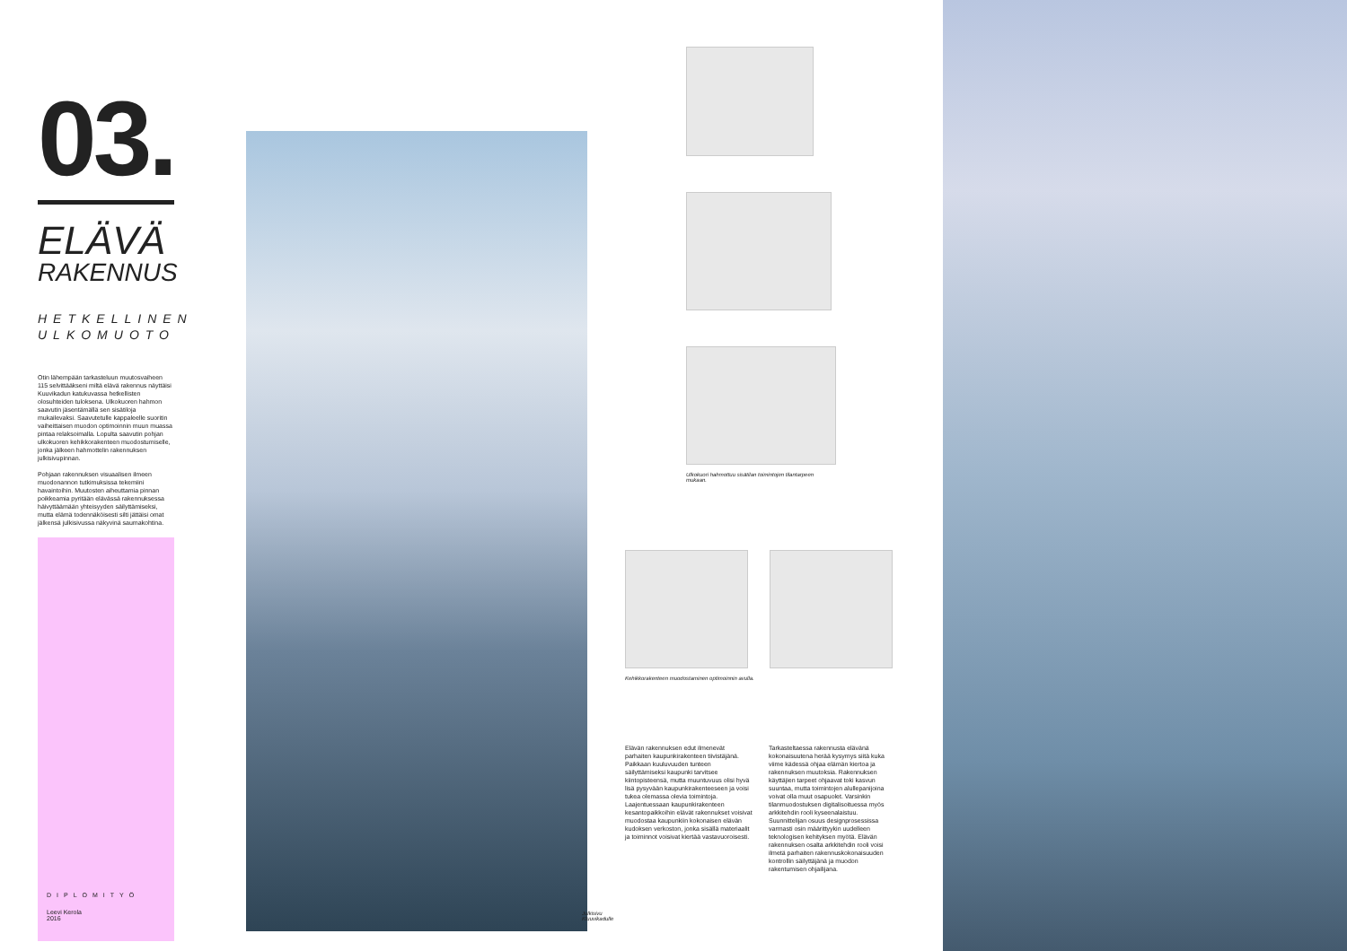03.
ELÄVÄ
RAKENNUS
HETKELLINEN
ULKOMUOTO
Otin lähempään tarkasteluun muutosvaiheen 115 selvittääkseni miltä elävä rakennus näyttäisi Kuuvikadun katukuvassa hetkellisten olosuhteiden tuloksena. Ulkokuoren hahmon saavutin jäsentämällä sen sisätiloja mukailevaksi. Saavutetulle kappaleelle suoritin vaiheittaisen muodon optimoinnin muun muassa pintaa relaksoimalla. Lopulta saavutin pohjan ulkokuoren kehikkorakenteen muodostumiselle, jonka jälkeen hahmottelin rakennuksen julkisivupinnan.
Pohjaan rakennuksen visuaalisen ilmeen muodonannon tutkimuksissa tekemiini havaintoihin. Muutosten aiheuttamia pinnan poikkeamia pyritään elävässä rakennuksessa häivyttäämään yhteisyyden säilyttämiseksi, mutta elämä todennäköisesti silti jättäisi omat jälkensä julkisivussa näkyvinä saumakohtina.
DIPLOMITYÖ
Leevi Kerola
2016
Ulkokuori hahmottuu sisätilan toimintojen tilantarpeen mukaan.
Kehikkorakenteen muodostaminen optimoinnin avulla.
Elävän rakennuksen edut ilmenevät parhaiten kaupunkirakenteen tiivistäjänä. Paikkaan kuuluvuuden tunteen säilyttämiseksi kaupunki tarvitsee kiintopisteensä, mutta muuntuvuus olisi hyvä lisä pysyvään kaupunkirakenteeseen ja voisi tukea olemassa olevia toimintoja. Laajentuessaan kaupunkirakenteen kesantopaikkoihin elävät rakennukset voisivat muodostaa kaupunkiin kokonaisen elävän kudoksen verkoston, jonka sisällä materiaalit ja toiminnot voisivat kiertää vastavuoroisesti.
Tarkasteltaessa rakennusta elävänä kokonaisuutena herää kysymys siitä kuka viime kädessä ohjaa elämän kiertoa ja rakennuksen muutoksia. Rakennuksen käyttäjien tarpeet ohjaavat toki kasvun suuntaa, mutta toimintojen alullepanijoina voivat olla muut osapuolet. Varsinkin tilanmuodostuksen digitalisoituessa myös arkkitehdin rooli kyseenalaistuu. Suunnittelijan osuus designprosessissa varmasti osin määrittyykin uudelleen teknologisen kehityksen myötä. Elävän rakennuksen osalta arkkitehdin rooli voisi ilmetä parhaiten rakennuskokonaisuuden kontrollin säilyttäjänä ja muodon rakentumisen ohjailijana.
Julkisivu
Kluuvikadulle